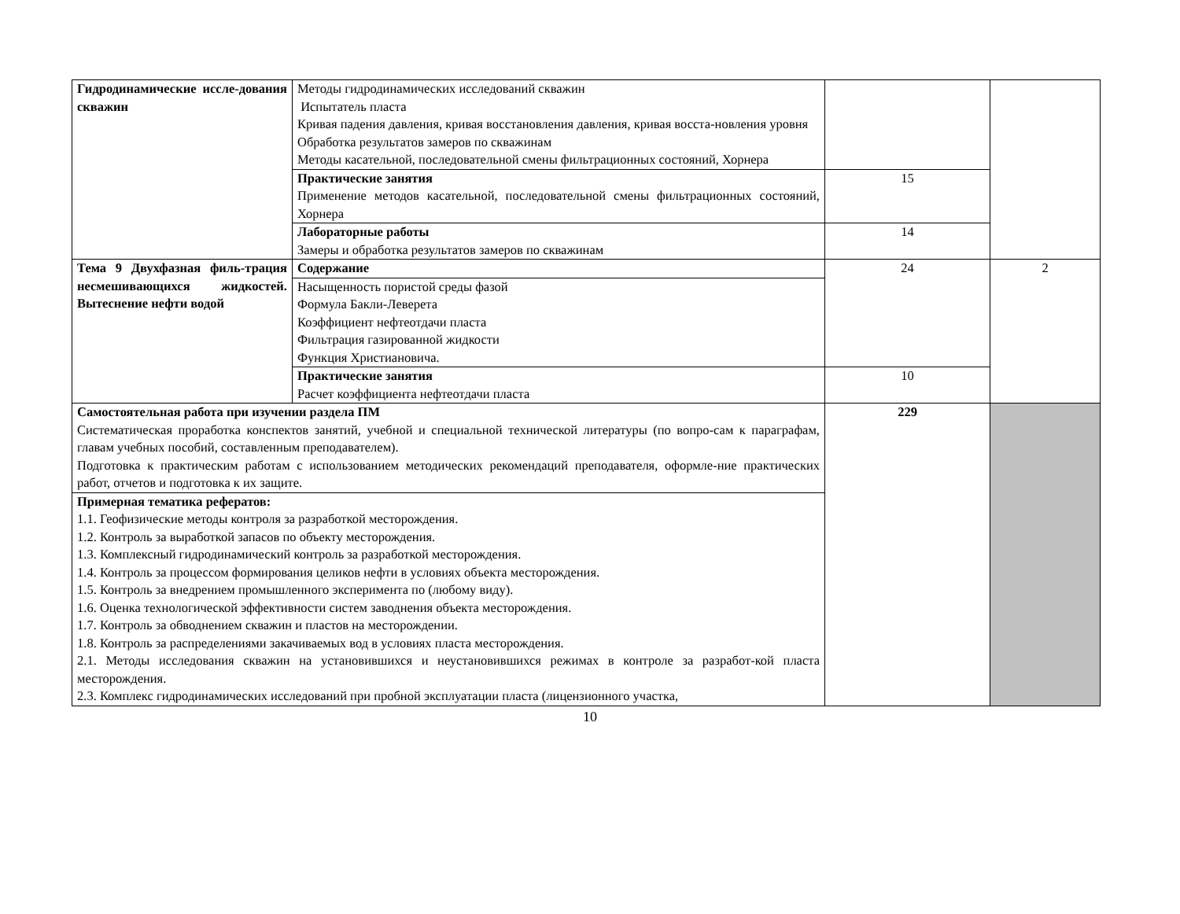| Гидродинамические иссле-дования скважин | Методы гидродинамических исследований скважин Испытатель пласта Кривая падения давления, кривая восстановления давления, кривая восста-новления уровня Обработка результатов замеров по скважинам Методы касательной, последовательной смены фильтрационных состояний, Хорнера | | |
| | Практические занятия Применение методов касательной, последовательной смены фильтрационных состояний, Хорнера | 15 | |
| | Лабораторные работы Замеры и обработка результатов замеров по скважинам | 14 | |
| Тема 9 Двухфазная филь-трация несмешивающихся жидкостей. Вытеснение нефти водой | Содержание | 24 | 2 |
| | Насыщенность пористой среды фазой Формула Бакли-Леверета Коэффициент нефтеотдачи пласта Фильтрация газированной жидкости Функция Христиановича. | | |
| | Практические занятия Расчет коэффициента нефтеотдачи пласта | 10 | |
| Самостоятельная работа при изучении раздела ПМ Систематическая проработка конспектов занятий, учебной и специальной технической литературы (по вопро-сам к параграфам, главам учебных пособий, составленным преподавателем). Подготовка к практическим работам с использованием методических рекомендаций преподавателя, оформле-ние практических работ, отчетов и подготовка к их защите. | | 229 | |
| Примерная тематика рефератов: 1.1. Геофизические методы контроля за разработкой месторождения. 1.2. Контроль за выработкой запасов по объекту месторождения. 1.3. Комплексный гидродинамический контроль за разработкой месторождения. 1.4. Контроль за процессом формирования целиков нефти в условиях объекта месторождения. 1.5. Контроль за внедрением промышленного эксперимента по (любому виду). 1.6. Оценка технологической эффективности систем заводнения объекта месторождения. 1.7. Контроль за обводнением скважин и пластов на месторождении. 1.8. Контроль за распределениями закачиваемых вод в условиях пласта месторождения. 2.1. Методы исследования скважин на установившихся и неустановившихся режимах в контроле за разработ-кой пласта месторождения. 2.3. Комплекс гидродинамических исследований при пробной эксплуатации пласта (лицензионного участка, | | | |
10